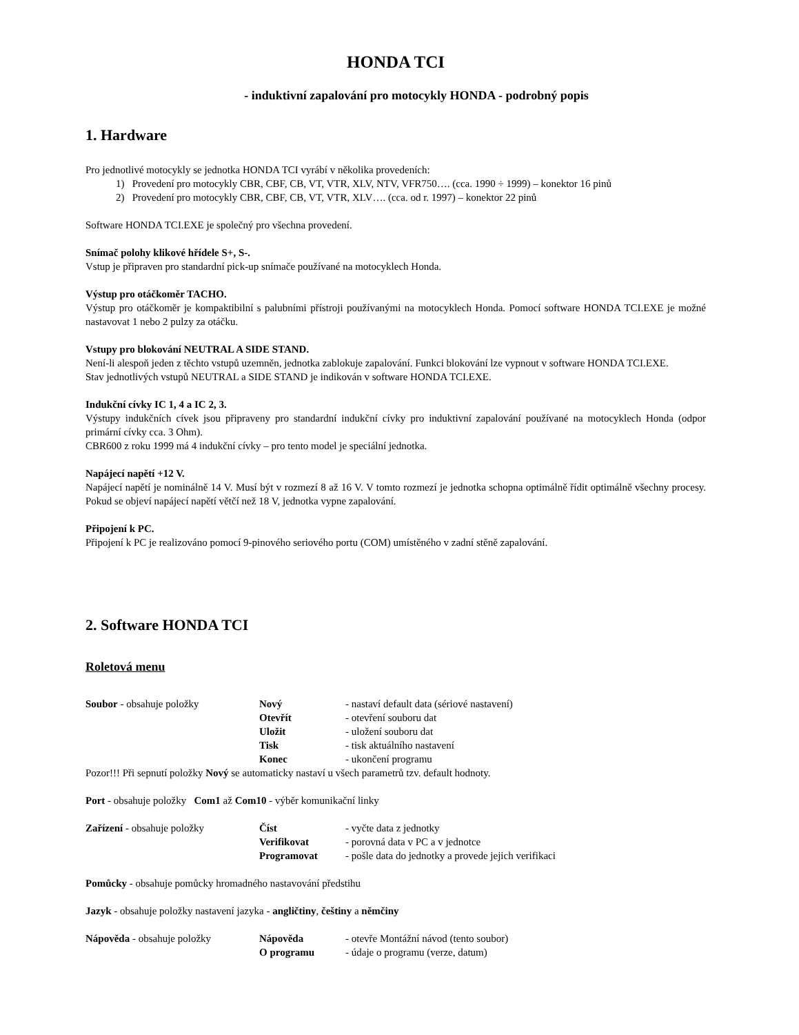HONDA TCI
- induktivní zapalování pro motocykly HONDA - podrobný popis
1. Hardware
Pro jednotlivé motocykly se jednotka HONDA TCI vyrábí v několika provedeních:
1) Provedení pro motocykly CBR, CBF, CB, VT, VTR, XLV, NTV, VFR750…. (cca. 1990 ÷ 1999) – konektor 16 pinů
2) Provedení pro motocykly CBR, CBF, CB, VT, VTR, XLV…. (cca. od r. 1997) – konektor 22 pinů
Software HONDA TCI.EXE je společný pro všechna provedení.
Snímač polohy klikové hřídele S+, S-.
Vstup je připraven pro standardní pick-up snímače používané na motocyklech Honda.
Výstup pro otáčkoměr TACHO.
Výstup pro otáčkoměr je kompaktibilní s palubními přístroji používanými na motocyklech Honda. Pomocí software HONDA TCI.EXE je možné nastavovat 1 nebo 2 pulzy za otáčku.
Vstupy pro blokování NEUTRAL A SIDE STAND.
Není-li alespoň jeden z těchto vstupů uzemněn, jednotka zablokuje zapalování. Funkci blokování lze vypnout v software HONDA TCI.EXE.
Stav jednotlivých vstupů NEUTRAL a SIDE STAND je indikován v software HONDA TCI.EXE.
Indukční cívky IC 1, 4 a IC 2, 3.
Výstupy indukčních cívek jsou připraveny pro standardní indukční cívky pro induktivní zapalování používané na motocyklech Honda (odpor primární cívky cca. 3 Ohm).
CBR600 z roku 1999 má 4 indukční cívky – pro tento model je speciální jednotka.
Napájecí napětí +12 V.
Napájecí napětí je nominálně 14 V. Musí být v rozmezí 8 až 16 V. V tomto rozmezí je jednotka schopna optimálně řídit optimálně všechny procesy. Pokud se objeví napájecí napětí větčí než 18 V, jednotka vypne zapalování.
Připojení k PC.
Připojení k PC je realizováno pomocí 9-pinového seriového portu (COM) umístěného v zadní stěně zapalování.
2. Software HONDA TCI
Roletová menu
Soubor - obsahuje položky Nový - nastaví default data (sériové nastavení)
Otevřít - otevření souboru dat
Uložit - uložení souboru dat
Tisk - tisk aktuálního nastavení
Konec - ukončení programu
Pozor!!! Při sepnutí položky Nový se automaticky nastaví u všech parametrů tzv. default hodnoty.
Port - obsahuje položky Com1 až Com10 - výběr komunikační linky
Zařízení - obsahuje položky Číst - vyčte data z jednotky
Verifikovat - porovná data v PC a v jednotce
Programovat - pošle data do jednotky a provede jejich verifikaci
Pomůcky - obsahuje pomůcky hromadného nastavování předstihu
Jazyk - obsahuje položky nastavení jazyka - angličtiny, češtiny a němčiny
Nápověda - obsahuje položky Nápověda - otevře Montážní návod (tento soubor)
O programu - údaje o programu (verze, datum)